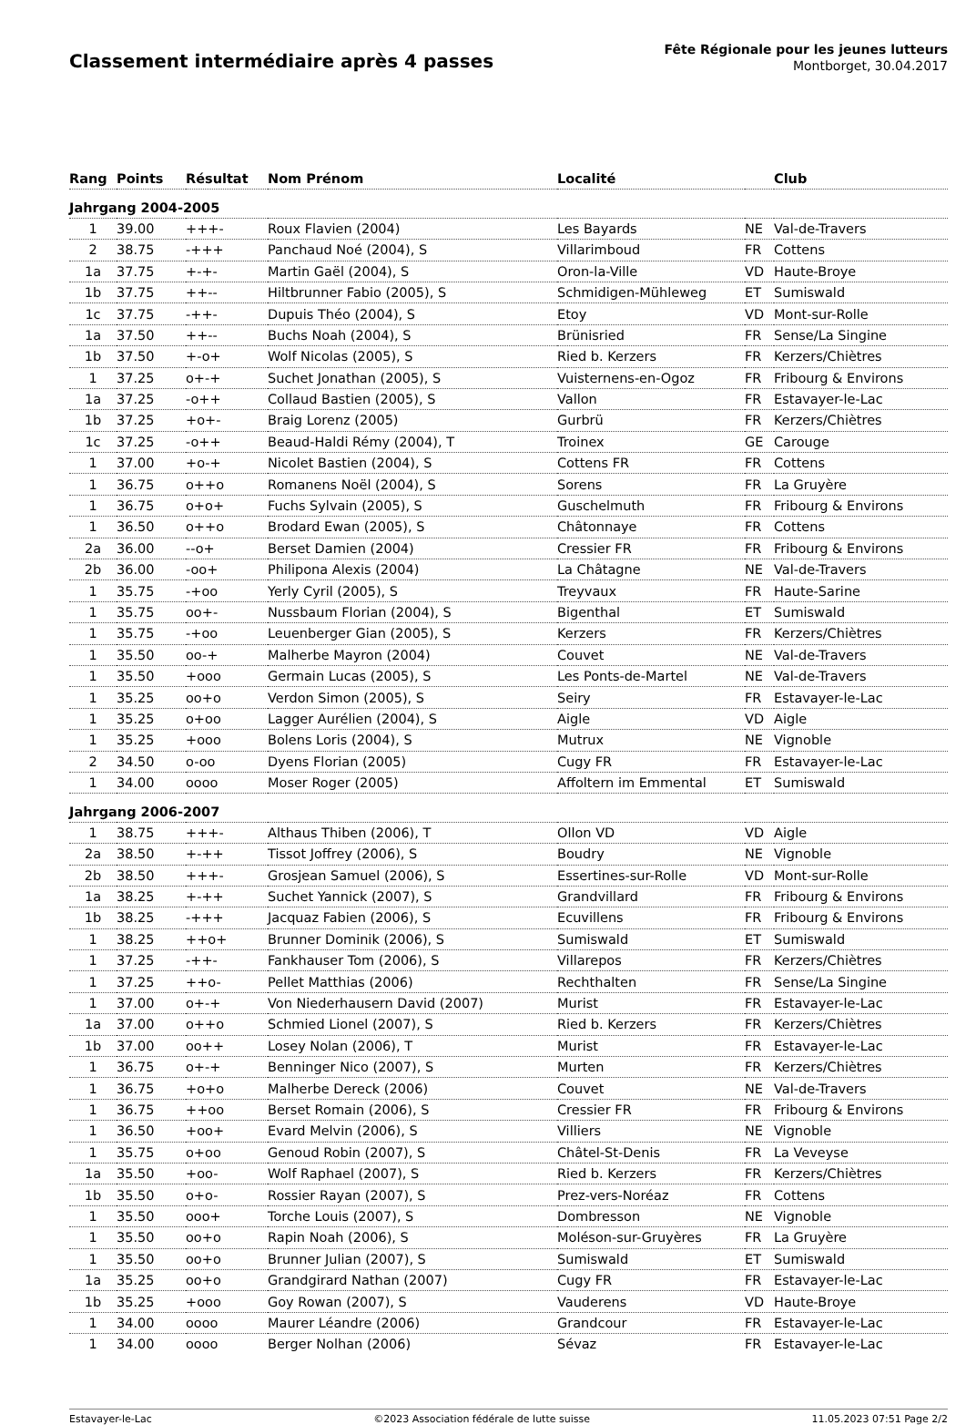Classement intermédiaire après 4 passes
Fête Régionale pour les jeunes lutteurs
Montborget, 30.04.2017
| Rang | Points | Résultat | Nom Prénom | Localité | | Club |
| --- | --- | --- | --- | --- | --- | --- |
| Jahrgang 2004-2005 | | | | | | |
| 1 | 39.00 | +++- | Roux Flavien (2004) | Les Bayards | NE | Val-de-Travers |
| 2 | 38.75 | -+++ | Panchaud Noé (2004), S | Villarimboud | FR | Cottens |
| 1a | 37.75 | +-+- | Martin Gaël (2004), S | Oron-la-Ville | VD | Haute-Broye |
| 1b | 37.75 | ++-- | Hiltbrunner Fabio (2005), S | Schmidigen-Mühleweg | ET | Sumiswald |
| 1c | 37.75 | -++- | Dupuis Théo (2004), S | Etoy | VD | Mont-sur-Rolle |
| 1a | 37.50 | ++-- | Buchs Noah (2004), S | Brünisried | FR | Sense/La Singine |
| 1b | 37.50 | +-o+ | Wolf Nicolas (2005), S | Ried b. Kerzers | FR | Kerzers/Chiètres |
| 1 | 37.25 | o+-+ | Suchet Jonathan (2005), S | Vuisternens-en-Ogoz | FR | Fribourg & Environs |
| 1a | 37.25 | -o++ | Collaud Bastien (2005), S | Vallon | FR | Estavayer-le-Lac |
| 1b | 37.25 | +o+- | Braig Lorenz (2005) | Gurbrü | FR | Kerzers/Chiètres |
| 1c | 37.25 | -o++ | Beaud-Haldi Rémy (2004), T | Troinex | GE | Carouge |
| 1 | 37.00 | +o-+ | Nicolet Bastien (2004), S | Cottens FR | FR | Cottens |
| 1 | 36.75 | o++o | Romanens Noël (2004), S | Sorens | FR | La Gruyère |
| 1 | 36.75 | o+o+ | Fuchs Sylvain (2005), S | Guschelmuth | FR | Fribourg & Environs |
| 1 | 36.50 | o++o | Brodard Ewan (2005), S | Châtonnaye | FR | Cottens |
| 2a | 36.00 | --o+ | Berset Damien (2004) | Cressier FR | FR | Fribourg & Environs |
| 2b | 36.00 | -oo+ | Philipona Alexis (2004) | La Châtagne | NE | Val-de-Travers |
| 1 | 35.75 | -+oo | Yerly Cyril (2005), S | Treyvaux | FR | Haute-Sarine |
| 1 | 35.75 | oo+- | Nussbaum Florian (2004), S | Bigenthal | ET | Sumiswald |
| 1 | 35.75 | -+oo | Leuenberger Gian (2005), S | Kerzers | FR | Kerzers/Chiètres |
| 1 | 35.50 | oo-+ | Malherbe Mayron (2004) | Couvet | NE | Val-de-Travers |
| 1 | 35.50 | +ooo | Germain Lucas (2005), S | Les Ponts-de-Martel | NE | Val-de-Travers |
| 1 | 35.25 | oo+o | Verdon Simon (2005), S | Seiry | FR | Estavayer-le-Lac |
| 1 | 35.25 | o+oo | Lagger Aurélien (2004), S | Aigle | VD | Aigle |
| 1 | 35.25 | +ooo | Bolens Loris (2004), S | Mutrux | NE | Vignoble |
| 2 | 34.50 | o-oo | Dyens Florian (2005) | Cugy FR | FR | Estavayer-le-Lac |
| 1 | 34.00 | oooo | Moser Roger (2005) | Affoltern im Emmental | ET | Sumiswald |
| Jahrgang 2006-2007 | | | | | | |
| 1 | 38.75 | +++- | Althaus Thiben (2006), T | Ollon VD | VD | Aigle |
| 2a | 38.50 | +-++ | Tissot Joffrey (2006), S | Boudry | NE | Vignoble |
| 2b | 38.50 | +++- | Grosjean Samuel (2006), S | Essertines-sur-Rolle | VD | Mont-sur-Rolle |
| 1a | 38.25 | +-++ | Suchet Yannick (2007), S | Grandvillard | FR | Fribourg & Environs |
| 1b | 38.25 | -+++ | Jacquaz Fabien (2006), S | Ecuvillens | FR | Fribourg & Environs |
| 1 | 38.25 | ++o+ | Brunner Dominik (2006), S | Sumiswald | ET | Sumiswald |
| 1 | 37.25 | -++- | Fankhauser Tom (2006), S | Villarepos | FR | Kerzers/Chiètres |
| 1 | 37.25 | ++o- | Pellet Matthias (2006) | Rechthalten | FR | Sense/La Singine |
| 1 | 37.00 | o+-+ | Von Niederhausern David (2007) | Murist | FR | Estavayer-le-Lac |
| 1a | 37.00 | o++o | Schmied Lionel (2007), S | Ried b. Kerzers | FR | Kerzers/Chiètres |
| 1b | 37.00 | oo++ | Losey Nolan (2006), T | Murist | FR | Estavayer-le-Lac |
| 1 | 36.75 | o+-+ | Benninger Nico (2007), S | Murten | FR | Kerzers/Chiètres |
| 1 | 36.75 | +o+o | Malherbe Dereck (2006) | Couvet | NE | Val-de-Travers |
| 1 | 36.75 | ++oo | Berset Romain (2006), S | Cressier FR | FR | Fribourg & Environs |
| 1 | 36.50 | +oo+ | Evard Melvin (2006), S | Villiers | NE | Vignoble |
| 1 | 35.75 | o+oo | Genoud Robin (2007), S | Châtel-St-Denis | FR | La Veveyse |
| 1a | 35.50 | +oo- | Wolf Raphael (2007), S | Ried b. Kerzers | FR | Kerzers/Chiètres |
| 1b | 35.50 | o+o- | Rossier Rayan (2007), S | Prez-vers-Noréaz | FR | Cottens |
| 1 | 35.50 | ooo+ | Torche Louis (2007), S | Dombresson | NE | Vignoble |
| 1 | 35.50 | oo+o | Rapin Noah (2006), S | Moléson-sur-Gruyères | FR | La Gruyère |
| 1 | 35.50 | oo+o | Brunner Julian (2007), S | Sumiswald | ET | Sumiswald |
| 1a | 35.25 | oo+o | Grandgirard Nathan (2007) | Cugy FR | FR | Estavayer-le-Lac |
| 1b | 35.25 | +ooo | Goy Rowan (2007), S | Vauderens | VD | Haute-Broye |
| 1 | 34.00 | oooo | Maurer Léandre (2006) | Grandcour | FR | Estavayer-le-Lac |
| 1 | 34.00 | oooo | Berger Nolhan (2006) | Sévaz | FR | Estavayer-le-Lac |
Estavayer-le-Lac ©2023 Association fédérale de lutte suisse 11.05.2023 07:51 Page 2/2